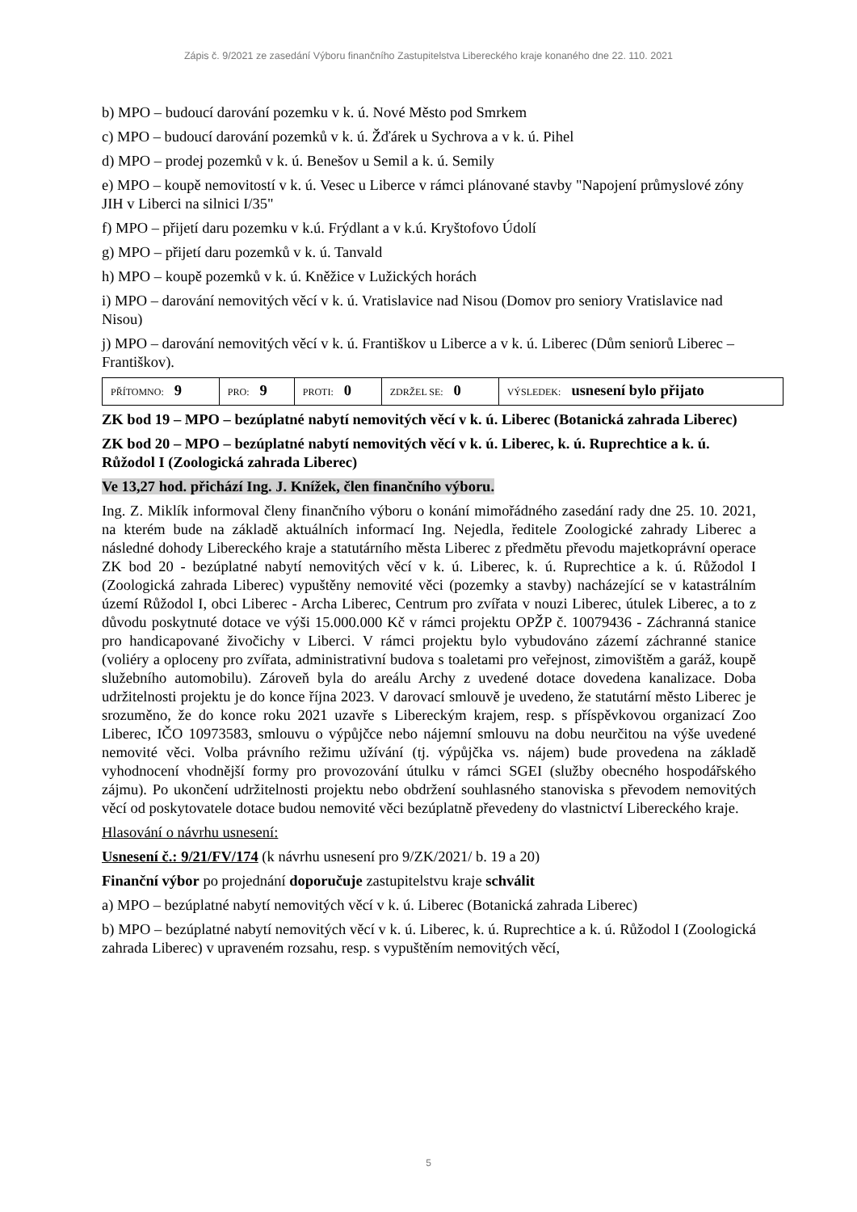Zápis č. 9/2021 ze zasedání Výboru finančního Zastupitelstva Libereckého kraje konaného dne 22. 110. 2021
b) MPO – budoucí darování pozemku v k. ú. Nové Město pod Smrkem
c) MPO – budoucí darování pozemků v k. ú. Žďárek u Sychrova a v k. ú. Pihel
d) MPO – prodej pozemků v k. ú. Benešov u Semil a k. ú. Semily
e) MPO – koupě nemovitostí v k. ú. Vesec u Liberce v rámci plánované stavby "Napojení průmyslové zóny JIH v Liberci na silnici I/35"
f) MPO – přijetí daru pozemku v k.ú. Frýdlant a v k.ú. Kryštofovo Údolí
g) MPO – přijetí daru pozemků v k. ú. Tanvald
h) MPO – koupě pozemků v k. ú. Kněžice v Lužických horách
i) MPO – darování nemovitých věcí v k. ú. Vratislavice nad Nisou (Domov pro seniory Vratislavice nad Nisou)
j) MPO – darování nemovitých věcí v k. ú. Františkov u Liberce a v k. ú. Liberec (Dům seniorů Liberec – Františkov).
| PŘÍTOMNO: 9 | PRO: 9 | PROTI: 0 | ZDRŽEL SE: 0 | VÝSLEDEK: usnesení bylo přijato |
ZK bod 19 – MPO – bezúplatné nabytí nemovitých věcí v k. ú. Liberec (Botanická zahrada Liberec)
ZK bod 20 – MPO – bezúplatné nabytí nemovitých věcí v k. ú. Liberec, k. ú. Ruprechtice a k. ú. Růžodol I (Zoologická zahrada Liberec)
Ve 13,27 hod. přichází Ing. J. Knížek, člen finančního výboru.
Ing. Z. Miklík informoval členy finančního výboru o konání mimořádného zasedání rady dne 25. 10. 2021, na kterém bude na základě aktuálních informací Ing. Nejedla, ředitele Zoologické zahrady Liberec a následné dohody Libereckého kraje a statutárního města Liberec z předmětu převodu majetkoprávní operace ZK bod 20 - bezúplatné nabytí nemovitých věcí v k. ú. Liberec, k. ú. Ruprechtice a k. ú. Růžodol I (Zoologická zahrada Liberec) vypuštěny nemovité věci (pozemky a stavby) nacházející se v katastrálním území Růžodol I, obci Liberec - Archa Liberec, Centrum pro zvířata v nouzi Liberec, útulek Liberec, a to z důvodu poskytnuté dotace ve výši 15.000.000 Kč v rámci projektu OPŽP č. 10079436 - Záchranná stanice pro handicapované živočichy v Liberci. V rámci projektu bylo vybudováno zázemí záchranné stanice (voliéry a oploceny pro zvířata, administrativní budova s toaletami pro veřejnost, zimovištěm a garáž, koupě služebního automobilu). Zároveň byla do areálu Archy z uvedené dotace dovedena kanalizace. Doba udržitelnosti projektu je do konce října 2023. V darovací smlouvě je uvedeno, že statutární město Liberec je srozuměno, že do konce roku 2021 uzavře s Libereckým krajem, resp. s příspěvkovou organizací Zoo Liberec, IČO 10973583, smlouvu o výpůjčce nebo nájemní smlouvu na dobu neurčitou na výše uvedené nemovité věci. Volba právního režimu užívání (tj. výpůjčka vs. nájem) bude provedena na základě vyhodnocení vhodnější formy pro provozování útulku v rámci SGEI (služby obecného hospodářského zájmu). Po ukončení udržitelnosti projektu nebo obdržení souhlasného stanoviska s převodem nemovitých věcí od poskytovatele dotace budou nemovité věci bezúplatně převedeny do vlastnictví Libereckého kraje.
Hlasování o návrhu usnesení:
Usnesení č.: 9/21/FV/174 (k návrhu usnesení pro 9/ZK/2021/ b. 19 a 20)
Finanční výbor po projednání doporučuje zastupitelstvu kraje schválit
a) MPO – bezúplatné nabytí nemovitých věcí v k. ú. Liberec (Botanická zahrada Liberec)
b) MPO – bezúplatné nabytí nemovitých věcí v k. ú. Liberec, k. ú. Ruprechtice a k. ú. Růžodol I (Zoologická zahrada Liberec) v upraveném rozsahu, resp. s vypuštěním nemovitých věcí,
5